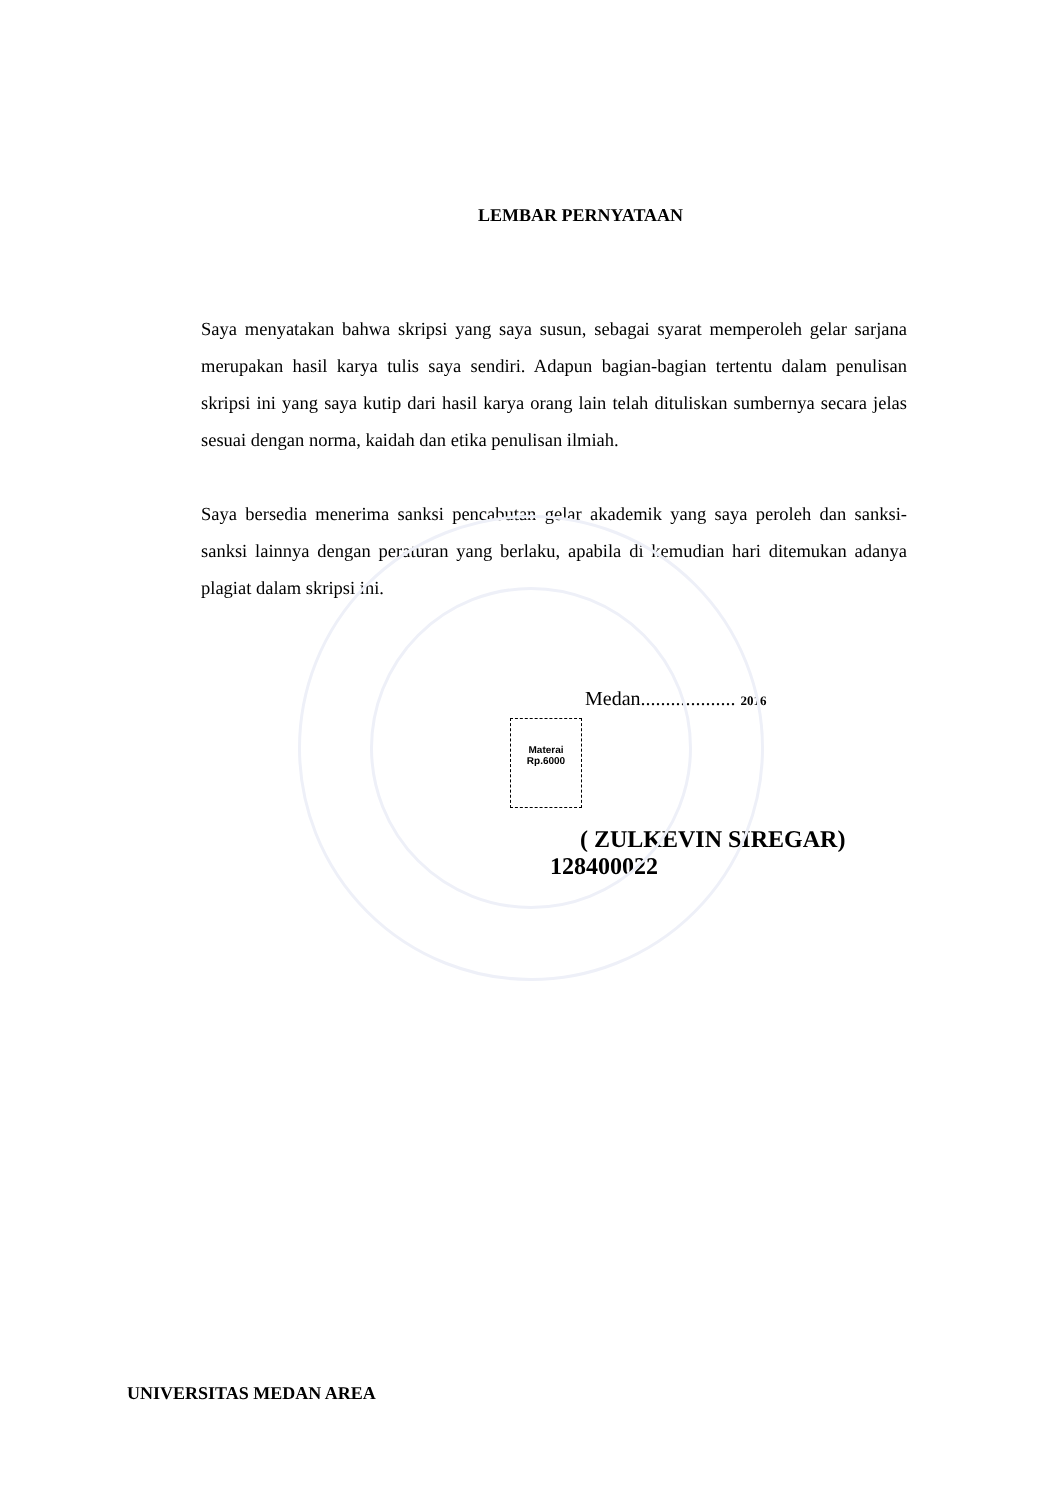LEMBAR PERNYATAAN
Saya menyatakan bahwa skripsi yang saya susun, sebagai syarat memperoleh gelar sarjana merupakan hasil karya tulis saya sendiri. Adapun bagian-bagian tertentu dalam penulisan skripsi ini yang saya kutip dari hasil karya orang lain telah dituliskan sumbernya secara jelas sesuai dengan norma, kaidah dan etika penulisan ilmiah.
Saya bersedia menerima sanksi pencabutan gelar akademik yang saya peroleh dan sanksi-sanksi lainnya dengan peraturan yang berlaku, apabila di kemudian hari ditemukan adanya plagiat dalam skripsi ini.
Medan................... 2016
Materai
Rp.6000
( ZULKEVIN SIREGAR)
128400022
UNIVERSITAS MEDAN AREA